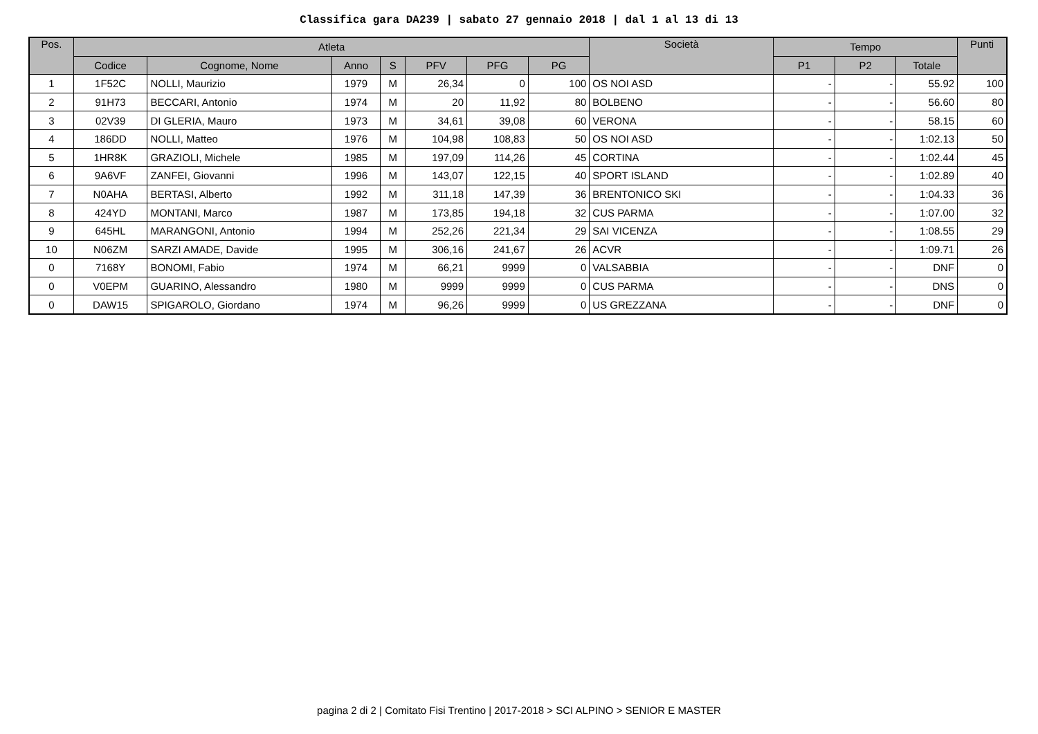Classifica gara DA239 | sabato 27 gennaio 2018 | dal 1 al 13 di 13
| Pos. | Atleta | | | | | | | Società | Tempo | | | Punti |
| --- | --- | --- | --- | --- | --- | --- | --- | --- | --- | --- | --- | --- |
| | Codice | Cognome, Nome | Anno | S | PFV | PFG | PG | | P1 | P2 | Totale | |
| 1 | 1F52C | NOLLI, Maurizio | 1979 | M | 26,34 | 0 | 100 | OS NOI ASD | - | - | 55.92 | 100 |
| 2 | 91H73 | BECCARI, Antonio | 1974 | M | 20 | 11,92 | 80 | BOLBENO | - | - | 56.60 | 80 |
| 3 | 02V39 | DI GLERIA, Mauro | 1973 | M | 34,61 | 39,08 | 60 | VERONA | - | - | 58.15 | 60 |
| 4 | 186DD | NOLLI, Matteo | 1976 | M | 104,98 | 108,83 | 50 | OS NOI ASD | - | - | 1:02.13 | 50 |
| 5 | 1HR8K | GRAZIOLI, Michele | 1985 | M | 197,09 | 114,26 | 45 | CORTINA | - | - | 1:02.44 | 45 |
| 6 | 9A6VF | ZANFEI, Giovanni | 1996 | M | 143,07 | 122,15 | 40 | SPORT ISLAND | - | - | 1:02.89 | 40 |
| 7 | N0AHA | BERTASI, Alberto | 1992 | M | 311,18 | 147,39 | 36 | BRENTONICO SKI | - | - | 1:04.33 | 36 |
| 8 | 424YD | MONTANI, Marco | 1987 | M | 173,85 | 194,18 | 32 | CUS PARMA | - | - | 1:07.00 | 32 |
| 9 | 645HL | MARANGONI, Antonio | 1994 | M | 252,26 | 221,34 | 29 | SAI VICENZA | - | - | 1:08.55 | 29 |
| 10 | N06ZM | SARZI AMADE, Davide | 1995 | M | 306,16 | 241,67 | 26 | ACVR | - | - | 1:09.71 | 26 |
| 0 | 7168Y | BONOMI, Fabio | 1974 | M | 66,21 | 9999 | 0 | VALSABBIA | - | - | DNF | 0 |
| 0 | V0EPM | GUARINO, Alessandro | 1980 | M | 9999 | 9999 | 0 | CUS PARMA | - | - | DNS | 0 |
| 0 | DAW15 | SPIGAROLO, Giordano | 1974 | M | 96,26 | 9999 | 0 | US GREZZANA | - | - | DNF | 0 |
pagina 2 di 2 | Comitato Fisi Trentino | 2017-2018 > SCI ALPINO > SENIOR E MASTER